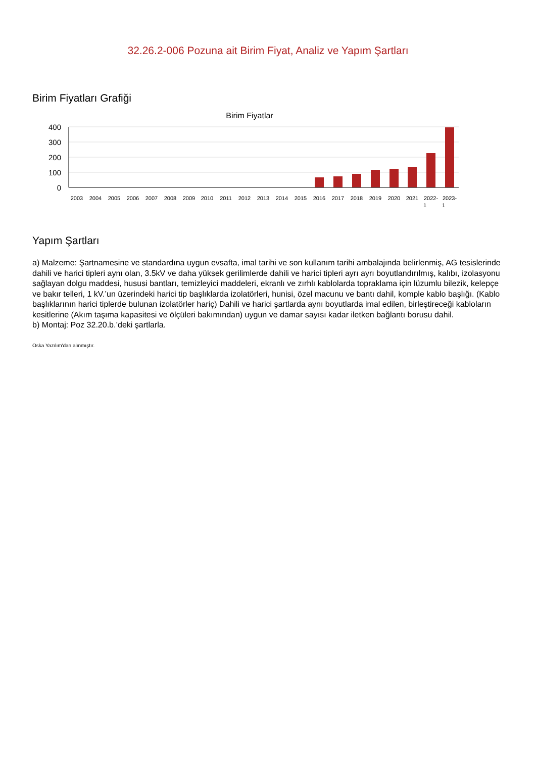32.26.2-006 Pozuna ait Birim Fiyat, Analiz ve Yapım Şartları
Birim Fiyatları Grafiği
Birim Fiyatlar
400
300
200
100
0
2003
2004
2005
2006
2007
2008
2009
2010
2011
2012
2013
2014
2015
2016
2017
2018
2019
2020
2021
2022-
1
2023-
1
Yapım Şartları
a) Malzeme: Şartnamesine ve standardına uygun evsafta, imal tarihi ve son kullanım tarihi ambalajında belirlenmiş, AG tesislerinde dahili ve harici tipleri aynı olan, 3.5kV ve daha yüksek gerilimlerde dahili ve harici tipleri ayrı ayrı boyutlandırılmış, kalıbı, izolasyonu sağlayan dolgu maddesi, hususi bantları, temizleyici maddeleri, ekranlı ve zırhlı kablolarda topraklama için lüzumlu bilezik, kelepçe ve bakır telleri, 1 kV.’un üzerindeki harici tip başlıklarda izolatörleri, hunisi, özel macunu ve bantı dahil, komple kablo başlığı. (Kablo başlıklarının harici tiplerde bulunan izolatörler hariç) Dahili ve harici şartlarda aynı boyutlarda imal edilen, birleştireceği kabloların kesitlerine (Akım taşıma kapasitesi ve ölçüleri bakımından) uygun ve damar sayısı kadar iletken bağlantı borusu dahil.
b) Montaj: Poz 32.20.b.’deki şartlarla.
Oska Yazılım'dan alınmıştır.